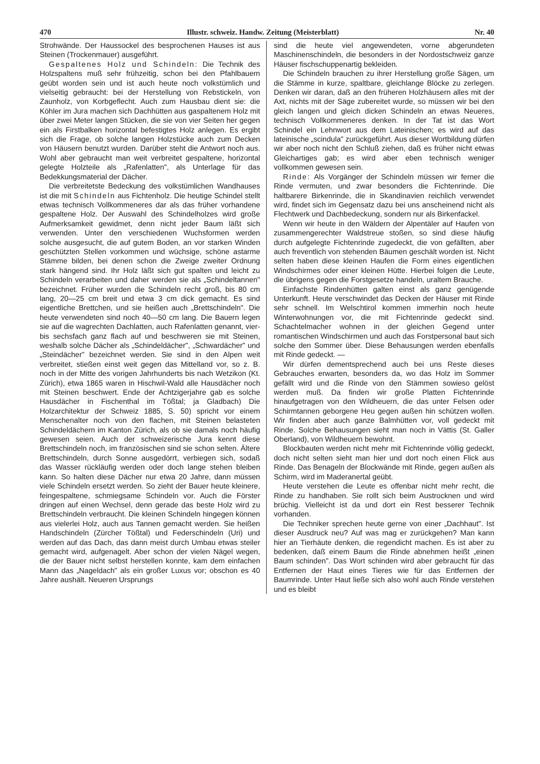470 Illustr. schweiz. Handw. Zeitung (Meisterblatt) Nr. 40
Strohwände. Der Haussockel des besprochenen Hauses ist aus Steinen (Trockenmauer) ausgeführt.
Gespaltenes Holz und Schindeln: Die Technik des Holzspaltens muß sehr frühzeitig, schon bei den Pfahlbauern geübt worden sein und ist auch heute noch volkstümlich und vielseitig gebraucht: bei der Herstellung von Rebstickeln, von Zaunholz, von Korbgeflecht. Auch zum Hausbau dient sie: die Köhler im Jura machen sich Dachhütten aus gaspaltenem Holz mit über zwei Meter langen Stücken, die sie von vier Seiten her gegen ein als Firstbalken horizontal befestigtes Holz anlegen. Es ergibt sich die Frage, ob solche langen Holzstücke auch zum Decken von Häusern benutzt wurden. Darüber steht die Antwort noch aus. Wohl aber gebraucht man weit verbreitet gespaltene, horizontal gelegte Holzteile als „Rafenlatten", als Unterlage für das Bedekkungsmaterial der Dächer.
Die verbreitetste Bedeckung des volkstümlichen Wandhauses ist die mit Schindeln aus Fichtenholz. Die heutige Schindel stellt etwas technisch Vollkommeneres dar als das früher vorhandene gespaltene Holz. Der Auswahl des Schindelholzes wird große Aufmerksamkeit gewidmet, denn nicht jeder Baum läßt sich verwenden. Unter den verschiedenen Wuchsformen werden solche ausgesucht, die auf gutem Boden, an vor starken Winden geschützten Stellen vorkommen und wüchsige, schöne astarme Stämme bilden, bei denen schon die Zweige zweiter Ordnung stark hängend sind. Ihr Holz läßt sich gut spalten und leicht zu Schindeln verarbeiten und daher werden sie als „Schindeltannen" bezeichnet. Früher wurden die Schindeln recht groß, bis 80 cm lang, 20—25 cm breit und etwa 3 cm dick gemacht. Es sind eigentliche Brettchen, und sie heißen auch „Brettschindeln". Die heute verwendeten sind noch 40—50 cm lang. Die Bauern legen sie auf die wagrechten Dachlatten, auch Rafenlatten genannt, vier- bis sechsfach ganz flach auf und beschweren sie mit Steinen, weshalb solche Dächer als „Schindeldächer", „Schwardächer" und „Steindächer" bezeichnet werden. Sie sind in den Alpen weit verbreitet, stießen einst weit gegen das Mittelland vor, so z. B. noch in der Mitte des vorigen Jahrhunderts bis nach Wetzikon (Kt. Zürich), etwa 1865 waren in Hischwil-Wald alle Hausdächer noch mit Steinen beschwert. Ende der Achtzigerjahre gab es solche Hausdächer in Fischenthal im Tößtal; ja Gladbach) Die Holzarchitektur der Schweiz 1885, S. 50) spricht vor einem Menschenalter noch von den flachen, mit Steinen belasteten Schindeldächern im Kanton Zürich, als ob sie damals noch häufig gewesen seien. Auch der schweizerische Jura kennt diese Brettschindeln noch, im französischen sind sie schon selten. Ältere Brettschindeln, durch Sonne ausgedörrt, verbiegen sich, sodaß das Wasser rückläufig werden oder doch lange stehen bleiben kann. So halten diese Dächer nur etwa 20 Jahre, dann müssen viele Schindeln ersetzt werden. So zieht der Bauer heute kleinere, feingespaltene, schmiegsame Schindeln vor. Auch die Förster dringen auf einen Wechsel, denn gerade das beste Holz wird zu Brettschindeln verbraucht. Die kleinen Schindeln hingegen können aus vielerlei Holz, auch aus Tannen gemacht werden. Sie heißen Handschindeln (Zürcher Tößtal) und Federschindeln (Uri) und werden auf das Dach, das dann meist durch Umbau etwas steiler gemacht wird, aufgenagelt. Aber schon der vielen Nägel wegen, die der Bauer nicht selbst herstellen konnte, kam dem einfachen Mann das „Nageldach" als ein großer Luxus vor; obschon es 40 Jahre aushält. Neueren Ursprungs
sind die heute viel angewendeten, vorne abgerundeten Maschinenschindeln, die besonders in der Nordostschweiz ganze Häuser fischschuppenartig bekleiden.
Die Schindeln brauchen zu ihrer Herstellung große Sägen, um die Stämme in kurze, spaltbare, gleichlange Blöcke zu zerlegen. Denken wir daran, daß an den früheren Holzhäusern alles mit der Axt, nichts mit der Säge zubereitet wurde, so müssen wir bei den gleich langen und gleich dicken Schindeln an etwas Neueres, technisch Vollkommeneres denken. In der Tat ist das Wort Schindel ein Lehnwort aus dem Lateinischen; es wird auf das lateinische „scindula" zurückgeführt. Aus dieser Wortbildung dürfen wir aber noch nicht den Schluß ziehen, daß es früher nicht etwas Gleichartiges gab; es wird aber eben technisch weniger vollkommen gewesen sein.
Rinde: Als Vorgänger der Schindeln müssen wir ferner die Rinde vermuten, und zwar besonders die Fichtenrinde. Die haltbarere Birkenrinde, die in Skandinavien reichlich verwendet wird, findet sich im Gegensatz dazu bei uns anscheinend nicht als Flechtwerk und Dachbedeckung, sondern nur als Birkenfackel.
Wenn wir heute in den Wäldern der Alpentäler auf Haufen von zusammengerechter Waldstreue stoßen, so sind diese häufig durch aufgelegte Fichtenrinde zugedeckt, die von gefällten, aber auch freventlich von stehenden Bäumen geschält worden ist. Nicht selten haben diese kleinen Haufen die Form eines eigentlichen Windschirmes oder einer kleinen Hütte. Hierbei folgen die Leute, die übrigens gegen die Forstgesetze handeln, uraltem Brauche.
Einfachste Rindenhütten galten einst als ganz genügende Unterkunft. Heute verschwindet das Decken der Häuser mit Rinde sehr schnell. Im Welschtirol kommen immerhin noch heute Winterwohnungen vor, die mit Fichtenrinde gedeckt sind. Schachtelmacher wohnen in der gleichen Gegend unter romantischen Windschirmen und auch das Forstpersonal baut sich solche den Sommer über. Diese Behausungen werden ebenfalls mit Rinde gedeckt. —
Wir dürfen dementsprechend auch bei uns Reste dieses Gebrauches erwarten, besonders da, wo das Holz im Sommer gefällt wird und die Rinde von den Stämmen sowieso gelöst werden muß. Da finden wir große Platten Fichtenrinde hinaufgetragen von den Wildheuern, die das unter Felsen oder Schirmtannen geborgene Heu gegen außen hin schützen wollen. Wir finden aber auch ganze Balmhütten vor, voll gedeckt mit Rinde. Solche Behausungen sieht man noch in Vättis (St. Galler Oberland), von Wildheuern bewohnt.
Blockbauten werden nicht mehr mit Fichtenrinde völlig gedeckt, doch nicht selten sieht man hier und dort noch einen Flick aus Rinde. Das Benageln der Blockwände mit Rinde, gegen außen als Schirm, wird im Maderanertal geübt.
Heute verstehen die Leute es offenbar nicht mehr recht, die Rinde zu handhaben. Sie rollt sich beim Austrocknen und wird brüchig. Vielleicht ist da und dort ein Rest besserer Technik vorhanden.
Die Techniker sprechen heute gerne von einer „Dachhaut". Ist dieser Ausdruck neu? Auf was mag er zurückgehen? Man kann hier an Tierhäute denken, die regendicht machen. Es ist aber zu bedenken, daß einem Baum die Rinde abnehmen heißt „einen Baum schinden". Das Wort schinden wird aber gebraucht für das Entfernen der Haut eines Tieres wie für das Entfernen der Baumrinde. Unter Haut ließe sich also wohl auch Rinde verstehen und es bleibt